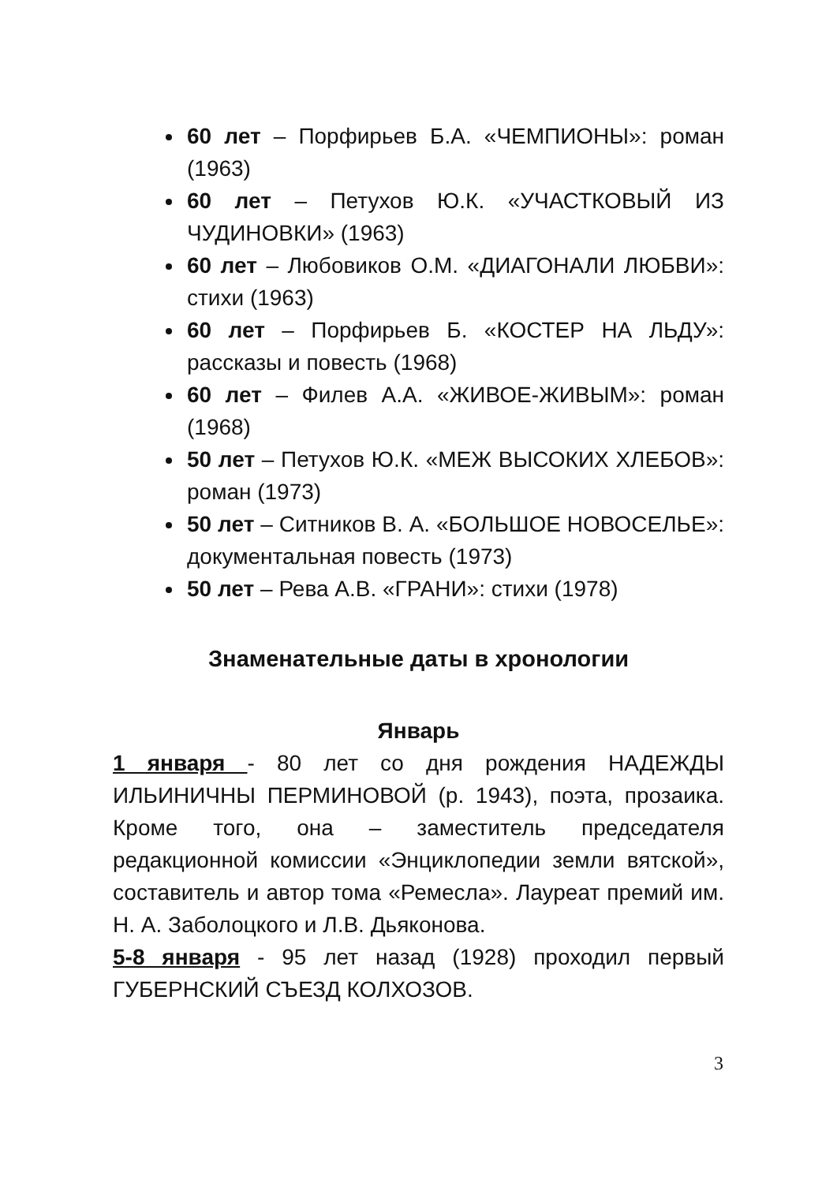60 лет – Порфирьев Б.А. «ЧЕМПИОНЫ»: роман (1963)
60 лет – Петухов Ю.К. «УЧАСТКОВЫЙ ИЗ ЧУДИНОВКИ» (1963)
60 лет – Любовиков О.М. «ДИАГОНАЛИ ЛЮБВИ»: стихи (1963)
60 лет – Порфирьев Б. «КОСТЕР НА ЛЬДУ»: рассказы и повесть (1968)
60 лет – Филев А.А. «ЖИВОЕ-ЖИВЫМ»: роман (1968)
50 лет – Петухов Ю.К. «МЕЖ ВЫСОКИХ ХЛЕБОВ»: роман (1973)
50 лет – Ситников В. А. «БОЛЬШОЕ НОВОСЕЛЬЕ»: документальная повесть (1973)
50 лет – Рева А.В. «ГРАНИ»: стихи (1978)
Знаменательные даты в хронологии
Январь
1 января - 80 лет со дня рождения НАДЕЖДЫ ИЛЬИНИЧНЫ ПЕРМИНОВОЙ (р. 1943), поэта, прозаика. Кроме того, она – заместитель председателя редакционной комиссии «Энциклопедии земли вятской», составитель и автор тома «Ремесла». Лауреат премий им. Н. А. Заболоцкого и Л.В. Дьяконова.
5-8 января - 95 лет назад (1928) проходил первый ГУБЕРНСКИЙ СЪЕЗД КОЛХОЗОВ.
3